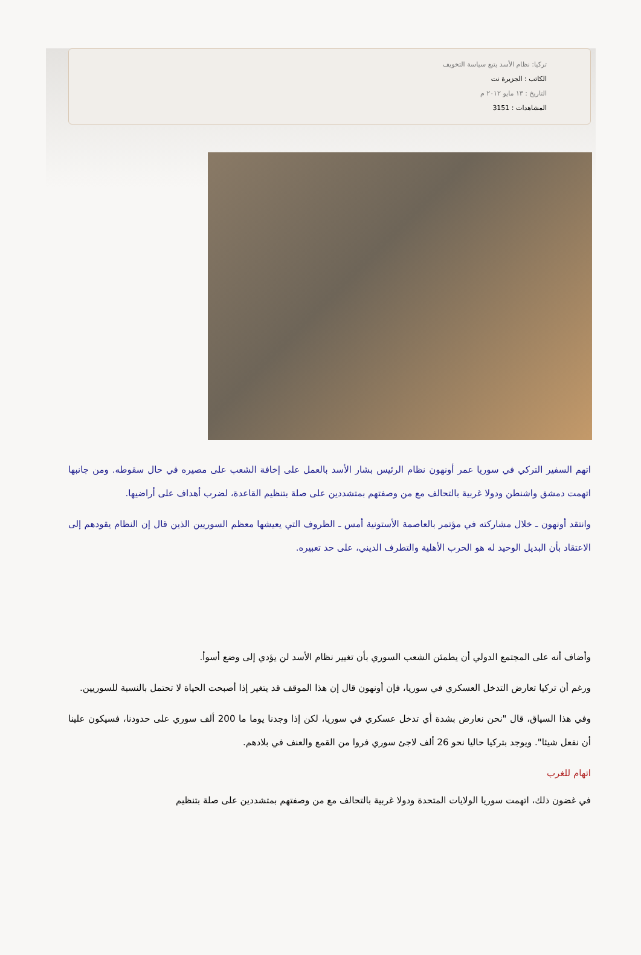تركيا: نظام الأسد يتبع سياسة التخويف
الكاتب : الجزيرة نت
التاريخ : ١٣ مايو ٢٠١٢ م
المشاهدات : 3151
اتهم السفير التركي في سوريا عمر أونهون نظام الرئيس بشار الأسد بالعمل على إخافة الشعب على مصيره في حال سقوطه. ومن جانبها اتهمت دمشق واشنطن ودولا غربية بالتحالف مع من وصفتهم بمتشددين على صلة بتنظيم القاعدة، لضرب أهداف على أراضيها.
وانتقد أونهون ـ خلال مشاركته في مؤتمر بالعاصمة الأستونية أمس ـ الظروف التي يعيشها معظم السوريين الذين قال إن النظام يقودهم إلى الاعتقاد بأن البديل الوحيد له هو الحرب الأهلية والتطرف الديني، على حد تعبيره.
وأضاف أنه على المجتمع الدولي أن يطمئن الشعب السوري بأن تغيير نظام الأسد لن يؤدي إلى وضع أسوأ.
ورغم أن تركيا تعارض التدخل العسكري في سوريا، فإن أونهون قال إن هذا الموقف قد يتغير إذا أصبحت الحياة لا تحتمل بالنسبة للسوريين.
وفي هذا السياق، قال "نحن نعارض بشدة أي تدخل عسكري في سوريا، لكن إذا وجدنا يوما ما 200 ألف سوري على حدودنا، فسيكون علينا أن نفعل شيئا". ويوجد بتركيا حاليا نحو 26 ألف لاجئ سوري فروا من القمع والعنف في بلادهم.
اتهام للغرب
في غضون ذلك، اتهمت سوريا الولايات المتحدة ودولا غربية بالتحالف مع من وصفتهم بمتشددين على صلة بتنظيم